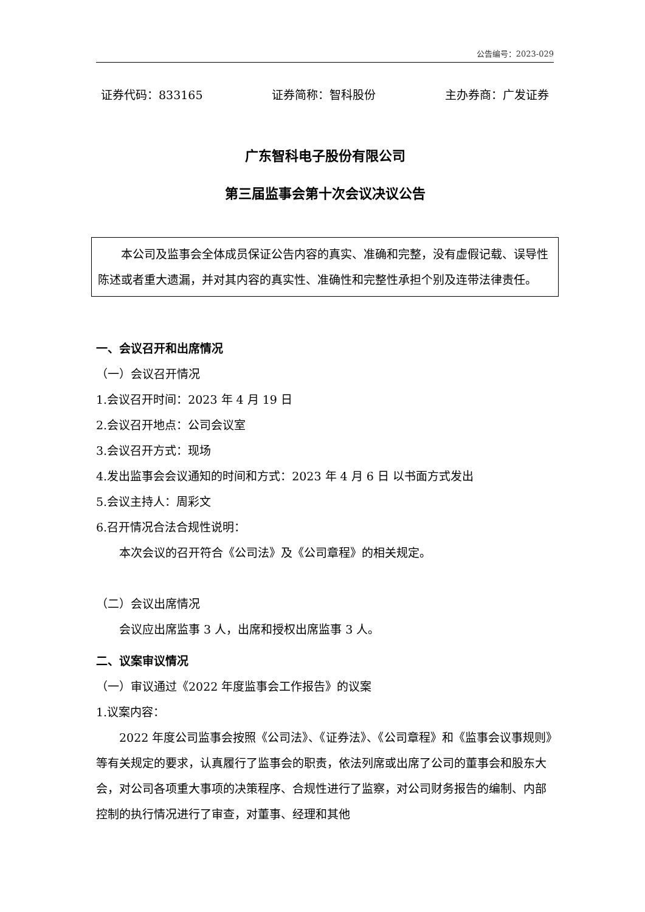公告编号：2023-029
证券代码：833165 证券简称：智科股份 主办券商：广发证券
广东智科电子股份有限公司
第三届监事会第十次会议决议公告
本公司及监事会全体成员保证公告内容的真实、准确和完整，没有虚假记载、误导性陈述或者重大遗漏，并对其内容的真实性、准确性和完整性承担个别及连带法律责任。
一、会议召开和出席情况
（一）会议召开情况
1.会议召开时间：2023 年 4 月 19 日
2.会议召开地点：公司会议室
3.会议召开方式：现场
4.发出监事会会议通知的时间和方式：2023 年 4 月 6 日 以书面方式发出
5.会议主持人：周彩文
6.召开情况合法合规性说明：
本次会议的召开符合《公司法》及《公司章程》的相关规定。
（二）会议出席情况
会议应出席监事 3 人，出席和授权出席监事 3 人。
二、议案审议情况
（一）审议通过《2022 年度监事会工作报告》的议案
1.议案内容：
2022 年度公司监事会按照《公司法》、《证券法》、《公司章程》和《监事会议事规则》等有关规定的要求，认真履行了监事会的职责，依法列席或出席了公司的董事会和股东大会，对公司各项重大事项的决策程序、合规性进行了监察，对公司财务报告的编制、内部控制的执行情况进行了审查，对董事、经理和其他